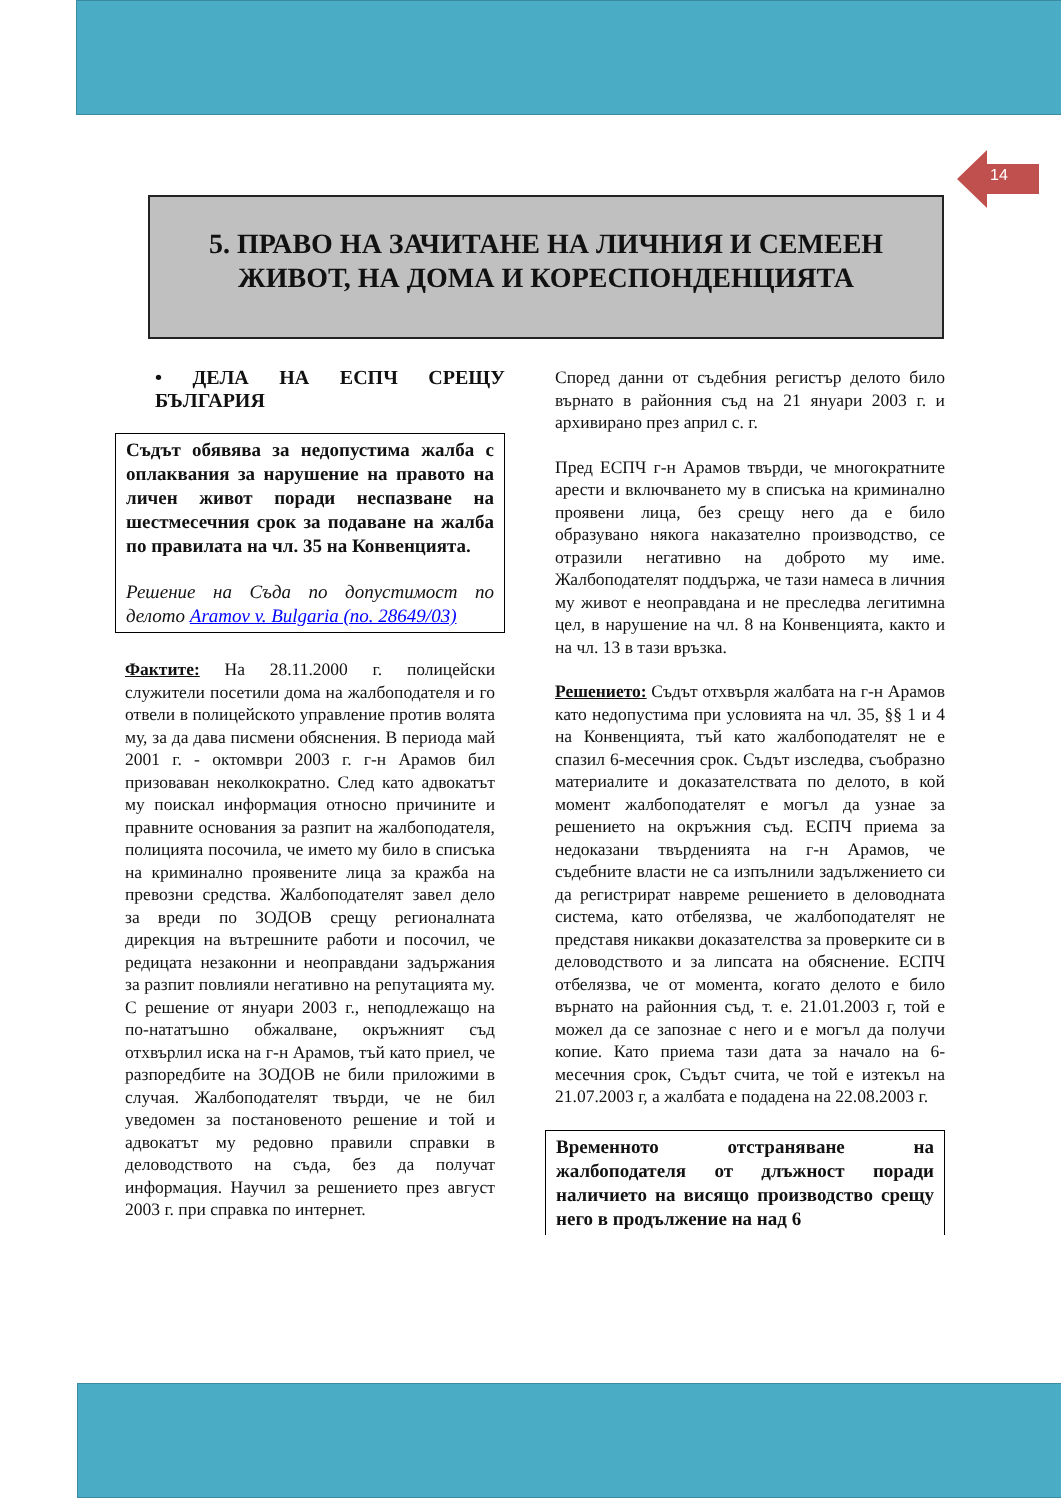14
5. ПРАВО НА ЗАЧИТАНЕ НА ЛИЧНИЯ И СЕМЕЕН
ЖИВОТ, НА ДОМА И КОРЕСПОНДЕНЦИЯТА
• ДЕЛА НА ЕСПЧ СРЕЩУ БЪЛГАРИЯ
Съдът обявява за недопустима жалба с оплаквания за нарушение на правото на личен живот поради неспазване на шестмесечния срок за подаване на жалба по правилата на чл. 35 на Конвенцията.
Решение на Съда по допустимост по делото Aramov v. Bulgaria (no. 28649/03)
Фактите: На 28.11.2000 г. полицейски служители посетили дома на жалбоподателя и го отвели в полицейското управление против волята му, за да дава писмени обяснения. В периода май 2001 г. - октомври 2003 г. г-н Арамов бил призоваван неколкократно. След като адвокатът му поискал информация относно причините и правните основания за разпит на жалбоподателя, полицията посочила, че името му било в списъка на криминално проявените лица за кражба на превозни средства. Жалбоподателят завел дело за вреди по ЗОДОВ срещу регионалната дирекция на вътрешните работи и посочил, че редицата незаконни и неоправдани задържания за разпит повлияли негативно на репутацията му. С решение от януари 2003 г., неподлежащо на по-нататъшно обжалване, окръжният съд отхвърлил иска на г-н Арамов, тъй като приел, че разпоредбите на ЗОДОВ не били приложими в случая. Жалбоподателят твърди, че не бил уведомен за постановеното решение и той и адвокатът му редовно правили справки в деловодството на съда, без да получат информация. Научил за решението през август 2003 г. при справка по интернет.
Според данни от съдебния регистър делото било върнато в районния съд на 21 януари 2003 г. и архивирано през април с. г.
Пред ЕСПЧ г-н Арамов твърди, че многократните арести и включването му в списъка на криминално проявени лица, без срещу него да е било образувано някога наказателно производство, се отразили негативно на доброто му име. Жалбоподателят поддържа, че тази намеса в личния му живот е неоправдана и не преследва легитимна цел, в нарушение на чл. 8 на Конвенцията, както и на чл. 13 в тази връзка.
Решението: Съдът отхвърля жалбата на г-н Арамов като недопустима при условията на чл. 35, §§ 1 и 4 на Конвенцията, тъй като жалбоподателят не е спазил 6-месечния срок. Съдът изследва, съобразно материалите и доказателствата по делото, в кой момент жалбоподателят е могъл да узнае за решението на окръжния съд. ЕСПЧ приема за недоказани твърденията на г-н Арамов, че съдебните власти не са изпълнили задължението си да регистрират навреме решението в деловодната система, като отбелязва, че жалбоподателят не представя никакви доказателства за проверките си в деловодството и за липсата на обяснение. ЕСПЧ отбелязва, че от момента, когато делото е било върнато на районния съд, т. е. 21.01.2003 г, той е можел да се запознае с него и е могъл да получи копие. Като приема тази дата за начало на 6-месечния срок, Съдът счита, че той е изтекъл на 21.07.2003 г, а жалбата е подадена на 22.08.2003 г.
Временното отстраняване на жалбоподателя от длъжност поради наличието на висящо производство срещу него в продължение на над 6